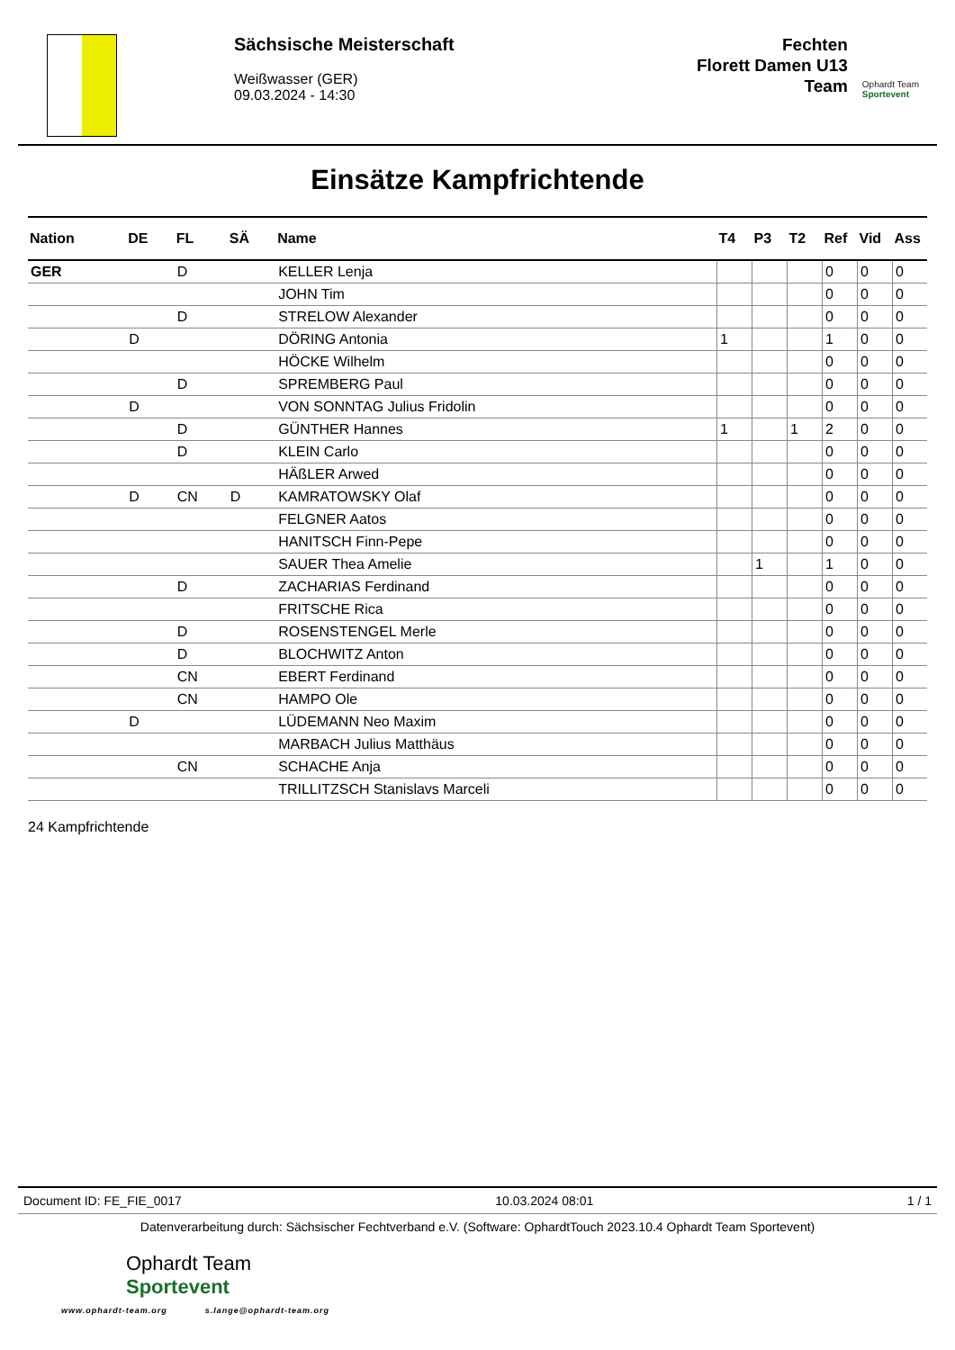Sächsische Meisterschaft
Weißwasser (GER)
09.03.2024 - 14:30
Fechten
Florett Damen U13
Team
Ophardt Team
Sportevent
Einsätze Kampfrichtende
| Nation | DE | FL | SÄ | Name | T4 | P3 | T2 | Ref | Vid | Ass |
| --- | --- | --- | --- | --- | --- | --- | --- | --- | --- | --- |
| GER | | D | | KELLER Lenja | | | | 0 | 0 | 0 |
| | | | | JOHN Tim | | | | 0 | 0 | 0 |
| | | D | | STRELOW Alexander | | | | 0 | 0 | 0 |
| | D | | | DÖRING Antonia | 1 | | | 1 | 0 | 0 |
| | | | | HÖCKE Wilhelm | | | | 0 | 0 | 0 |
| | | D | | SPREMBERG Paul | | | | 0 | 0 | 0 |
| | D | | | VON SONNTAG Julius Fridolin | | | | 0 | 0 | 0 |
| | | D | | GÜNTHER Hannes | 1 | | 1 | 2 | 0 | 0 |
| | | D | | KLEIN Carlo | | | | 0 | 0 | 0 |
| | | | | HÄßLER Arwed | | | | 0 | 0 | 0 |
| | D | CN | D | KAMRATOWSKY Olaf | | | | 0 | 0 | 0 |
| | | | | FELGNER Aatos | | | | 0 | 0 | 0 |
| | | | | HANITSCH Finn-Pepe | | | | 0 | 0 | 0 |
| | | | | SAUER Thea Amelie | | 1 | | 1 | 0 | 0 |
| | | D | | ZACHARIAS Ferdinand | | | | 0 | 0 | 0 |
| | | | | FRITSCHE Rica | | | | 0 | 0 | 0 |
| | | D | | ROSENSTENGEL Merle | | | | 0 | 0 | 0 |
| | | D | | BLOCHWITZ Anton | | | | 0 | 0 | 0 |
| | | CN | | EBERT Ferdinand | | | | 0 | 0 | 0 |
| | | CN | | HAMPO Ole | | | | 0 | 0 | 0 |
| | D | | | LÜDEMANN Neo Maxim | | | | 0 | 0 | 0 |
| | | | | MARBACH Julius Matthäus | | | | 0 | 0 | 0 |
| | | CN | | SCHACHE Anja | | | | 0 | 0 | 0 |
| | | | | TRILLITZSCH Stanislavs Marceli | | | | 0 | 0 | 0 |
24 Kampfrichtende
Document ID: FE_FIE_0017 10.03.2024 08:01 1 / 1
Datenverarbeitung durch: Sächsischer Fechtverband e.V. (Software: OphardtTouch 2023.10.4 Ophardt Team Sportevent)
Ophardt Team
Sportevent
www.ophardt-team.org s.lange@ophardt-team.org